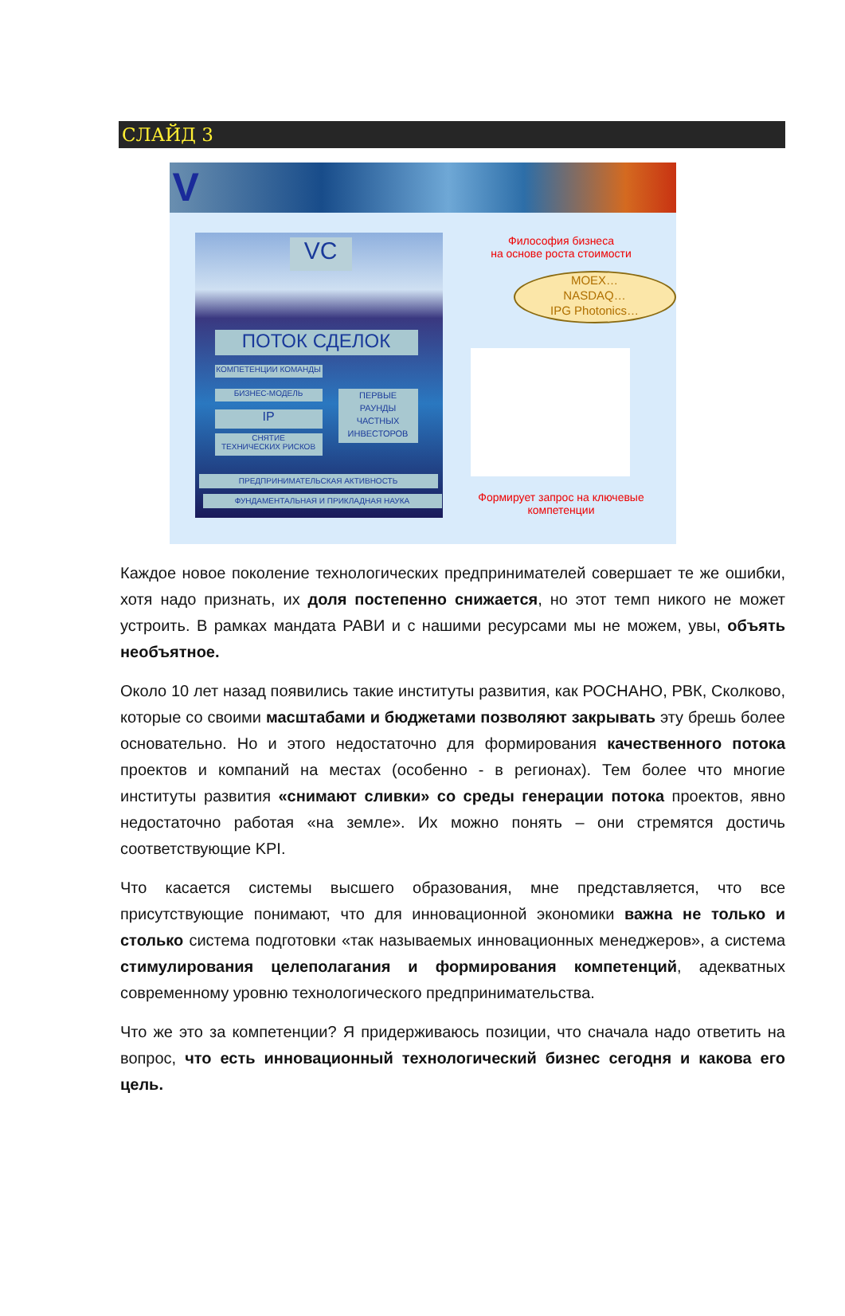СЛАЙД 3
V
VC
ПОТОК СДЕЛОК
КОМПЕТЕНЦИИ КОМАНДЫ
БИЗНЕС-МОДЕЛЬ
IP
СНЯТИЕ
ТЕХНИЧЕСКИХ РИСКОВ
ПЕРВЫЕ
РАУНДЫ
ЧАСТНЫХ
ИНВЕСТОРОВ
ПРЕДПРИНИМАТЕЛЬСКАЯ АКТИВНОСТЬ
ФУНДАМЕНТАЛЬНАЯ И ПРИКЛАДНАЯ НАУКА
Философия бизнеса
на основе роста стоимости
MOEX…
NASDAQ…
IPG Photonics…
Формирует запрос на ключевые компетенции
Каждое новое поколение технологических предпринимателей совершает те же ошибки, хотя надо признать, их доля постепенно снижается, но этот темп никого не может устроить. В рамках мандата РАВИ и с нашими ресурсами мы не можем, увы, объять необъятное.
Около 10 лет назад появились такие институты развития, как РОСНАНО, РВК, Сколково, которые со своими масштабами и бюджетами позволяют закрывать эту брешь более основательно. Но и этого недостаточно для формирования качественного потока проектов и компаний на местах (особенно - в регионах). Тем более что многие институты развития «снимают сливки» со среды генерации потока проектов, явно недостаточно работая «на земле». Их можно понять – они стремятся достичь соответствующие KPI.
Что касается системы высшего образования, мне представляется, что все присутствующие понимают, что для инновационной экономики важна не только и столько система подготовки «так называемых инновационных менеджеров», а система стимулирования целеполагания и формирования компетенций, адекватных современному уровню технологического предпринимательства.
Что же это за компетенции? Я придерживаюсь позиции, что сначала надо ответить на вопрос, что есть инновационный технологический бизнес сегодня и какова его цель.